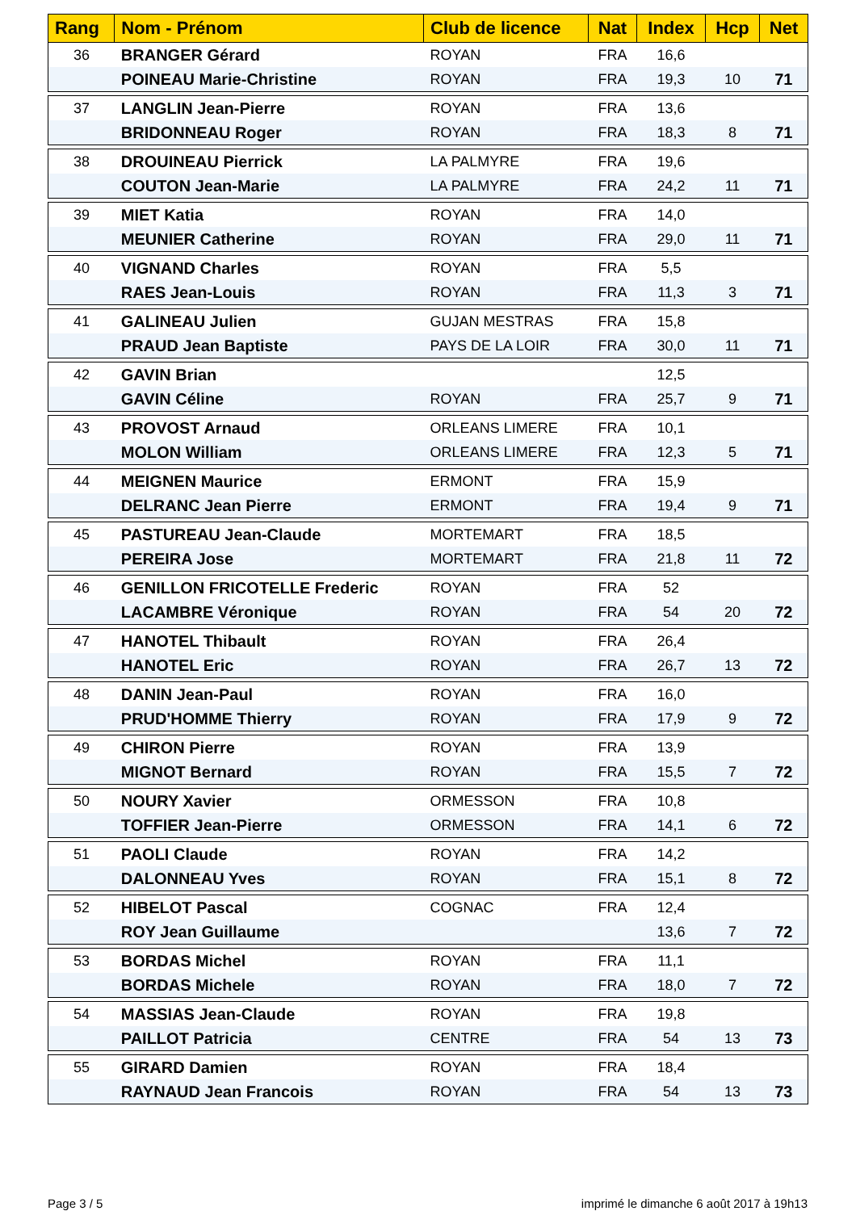| Rang | Nom - Prénom | Club de licence | Nat | Index | Hcp | Net |
| --- | --- | --- | --- | --- | --- | --- |
| 36 | BRANGER Gérard | ROYAN | FRA | 16,6 | | |
| | POINEAU Marie-Christine | ROYAN | FRA | 19,3 | 10 | 71 |
| 37 | LANGLIN Jean-Pierre | ROYAN | FRA | 13,6 | | |
| | BRIDONNEAU Roger | ROYAN | FRA | 18,3 | 8 | 71 |
| 38 | DROUINEAU Pierrick | LA PALMYRE | FRA | 19,6 | | |
| | COUTON Jean-Marie | LA PALMYRE | FRA | 24,2 | 11 | 71 |
| 39 | MIET Katia | ROYAN | FRA | 14,0 | | |
| | MEUNIER Catherine | ROYAN | FRA | 29,0 | 11 | 71 |
| 40 | VIGNAND Charles | ROYAN | FRA | 5,5 | | |
| | RAES Jean-Louis | ROYAN | FRA | 11,3 | 3 | 71 |
| 41 | GALINEAU Julien | GUJAN MESTRAS | FRA | 15,8 | | |
| | PRAUD Jean Baptiste | PAYS DE LA LOIR | FRA | 30,0 | 11 | 71 |
| 42 | GAVIN Brian | | | 12,5 | | |
| | GAVIN Céline | ROYAN | FRA | 25,7 | 9 | 71 |
| 43 | PROVOST Arnaud | ORLEANS LIMERE | FRA | 10,1 | | |
| | MOLON William | ORLEANS LIMERE | FRA | 12,3 | 5 | 71 |
| 44 | MEIGNEN Maurice | ERMONT | FRA | 15,9 | | |
| | DELRANC Jean Pierre | ERMONT | FRA | 19,4 | 9 | 71 |
| 45 | PASTUREAU Jean-Claude | MORTEMART | FRA | 18,5 | | |
| | PEREIRA Jose | MORTEMART | FRA | 21,8 | 11 | 72 |
| 46 | GENILLON FRICOTELLE Frederic | ROYAN | FRA | 52 | | |
| | LACAMBRE Véronique | ROYAN | FRA | 54 | 20 | 72 |
| 47 | HANOTEL Thibault | ROYAN | FRA | 26,4 | | |
| | HANOTEL Eric | ROYAN | FRA | 26,7 | 13 | 72 |
| 48 | DANIN Jean-Paul | ROYAN | FRA | 16,0 | | |
| | PRUD'HOMME Thierry | ROYAN | FRA | 17,9 | 9 | 72 |
| 49 | CHIRON Pierre | ROYAN | FRA | 13,9 | | |
| | MIGNOT Bernard | ROYAN | FRA | 15,5 | 7 | 72 |
| 50 | NOURY Xavier | ORMESSON | FRA | 10,8 | | |
| | TOFFIER Jean-Pierre | ORMESSON | FRA | 14,1 | 6 | 72 |
| 51 | PAOLI Claude | ROYAN | FRA | 14,2 | | |
| | DALONNEAU Yves | ROYAN | FRA | 15,1 | 8 | 72 |
| 52 | HIBELOT Pascal | COGNAC | FRA | 12,4 | | |
| | ROY Jean Guillaume | | | 13,6 | 7 | 72 |
| 53 | BORDAS Michel | ROYAN | FRA | 11,1 | | |
| | BORDAS Michele | ROYAN | FRA | 18,0 | 7 | 72 |
| 54 | MASSIAS Jean-Claude | ROYAN | FRA | 19,8 | | |
| | PAILLOT Patricia | CENTRE | FRA | 54 | 13 | 73 |
| 55 | GIRARD Damien | ROYAN | FRA | 18,4 | | |
| | RAYNAUD Jean Francois | ROYAN | FRA | 54 | 13 | 73 |
Page 3 / 5
imprimé le dimanche 6 août 2017 à 19h13